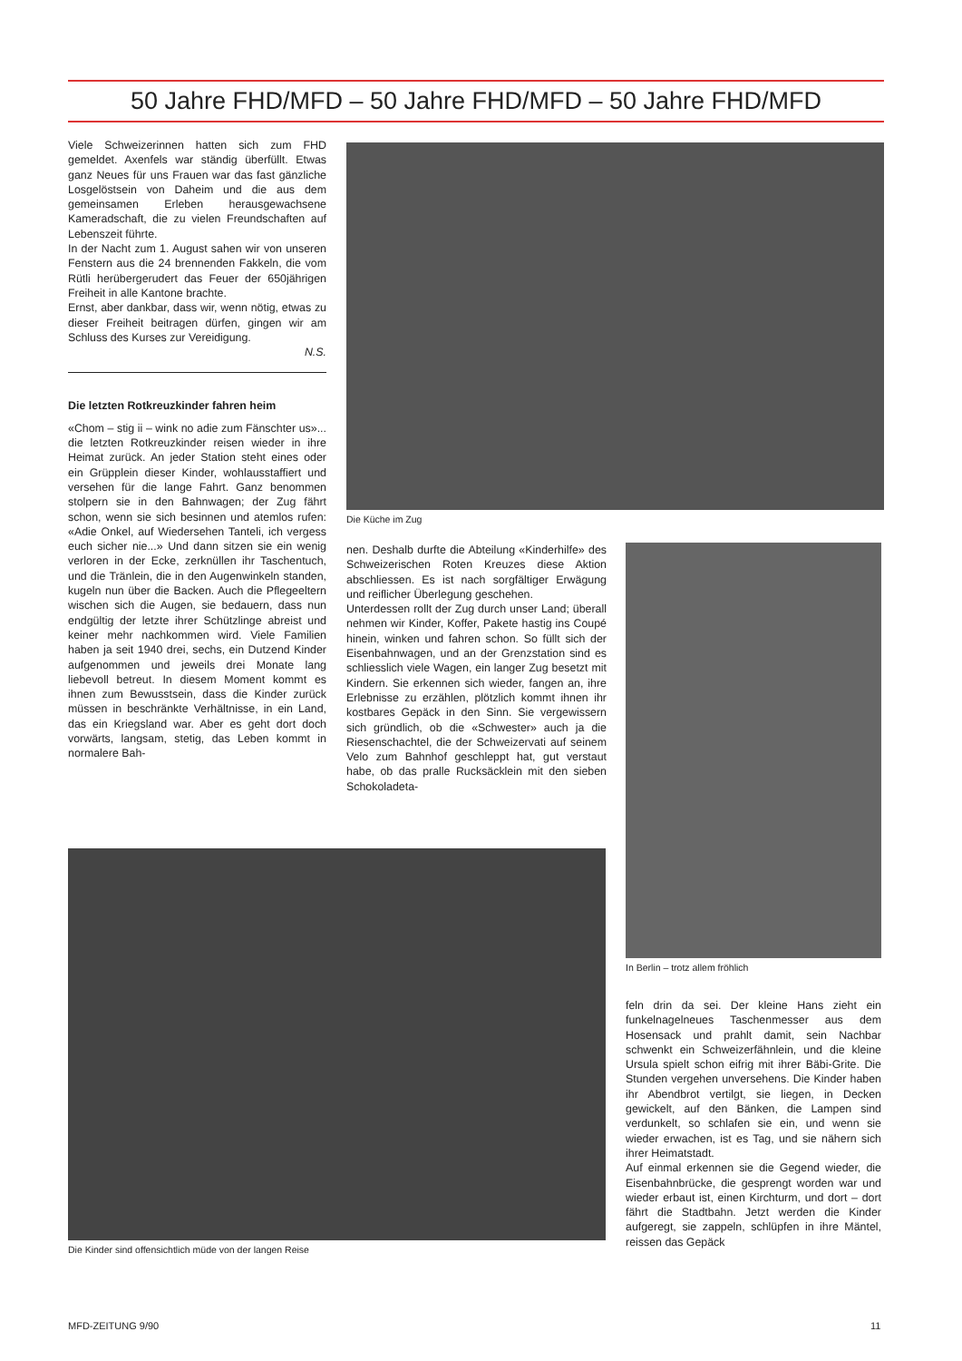50 Jahre FHD/MFD – 50 Jahre FHD/MFD – 50 Jahre FHD/MFD
Viele Schweizerinnen hatten sich zum FHD gemeldet. Axenfels war ständig überfüllt. Etwas ganz Neues für uns Frauen war das fast gänzliche Losgelöstsein von Daheim und die aus dem gemeinsamen Erleben herausgewachsene Kameradschaft, die zu vielen Freundschaften auf Lebenszeit führte.
In der Nacht zum 1. August sahen wir von unseren Fenstern aus die 24 brennenden Fakkeln, die vom Rütli herübergerudert das Feuer der 650jährigen Freiheit in alle Kantone brachte.
Ernst, aber dankbar, dass wir, wenn nötig, etwas zu dieser Freiheit beitragen dürfen, gingen wir am Schluss des Kurses zur Vereidigung.
N.S.
Die letzten Rotkreuzkinder fahren heim
«Chom – stig ii – wink no adie zum Fänschter us»... die letzten Rotkreuzkinder reisen wieder in ihre Heimat zurück. An jeder Station steht eines oder ein Grüpplein dieser Kinder, wohlausstaffiert und versehen für die lange Fahrt. Ganz benommen stolpern sie in den Bahnwagen; der Zug fährt schon, wenn sie sich besinnen und atemlos rufen: «Adie Onkel, auf Wiedersehen Tanteli, ich vergess euch sicher nie...» Und dann sitzen sie ein wenig verloren in der Ecke, zerknüllen ihr Taschentuch, und die Tränlein, die in den Augenwinkeln standen, kugeln nun über die Backen. Auch die Pflegeeltern wischen sich die Augen, sie bedauern, dass nun endgültig der letzte ihrer Schützlinge abreist und keiner mehr nachkommen wird. Viele Familien haben ja seit 1940 drei, sechs, ein Dutzend Kinder aufgenommen und jeweils drei Monate lang liebevoll betreut. In diesem Moment kommt es ihnen zum Bewusstsein, dass die Kinder zurück müssen in beschränkte Verhältnisse, in ein Land, das ein Kriegsland war. Aber es geht dort doch vorwärts, langsam, stetig, das Leben kommt in normalere Bah-
Die Küche im Zug
nen. Deshalb durfte die Abteilung «Kinderhilfe» des Schweizerischen Roten Kreuzes diese Aktion abschliessen. Es ist nach sorgfältiger Erwägung und reiflicher Überlegung geschehen.
Unterdessen rollt der Zug durch unser Land; überall nehmen wir Kinder, Koffer, Pakete hastig ins Coupé hinein, winken und fahren schon. So füllt sich der Eisenbahnwagen, und an der Grenzstation sind es schliesslich viele Wagen, ein langer Zug besetzt mit Kindern. Sie erkennen sich wieder, fangen an, ihre Erlebnisse zu erzählen, plötzlich kommt ihnen ihr kostbares Gepäck in den Sinn. Sie vergewissern sich gründlich, ob die «Schwester» auch ja die Riesenschachtel, die der Schweizervati auf seinem Velo zum Bahnhof geschleppt hat, gut verstaut habe, ob das pralle Rucksäcklein mit den sieben Schokoladeta-
In Berlin – trotz allem fröhlich
Die Kinder sind offensichtlich müde von der langen Reise
feln drin da sei. Der kleine Hans zieht ein funkelnagelneues Taschenmesser aus dem Hosensack und prahlt damit, sein Nachbar schwenkt ein Schweizerfähnlein, und die kleine Ursula spielt schon eifrig mit ihrer Bäbi-Grite. Die Stunden vergehen unversehens. Die Kinder haben ihr Abendbrot vertilgt, sie liegen, in Decken gewickelt, auf den Bänken, die Lampen sind verdunkelt, so schlafen sie ein, und wenn sie wieder erwachen, ist es Tag, und sie nähern sich ihrer Heimatstadt.
Auf einmal erkennen sie die Gegend wieder, die Eisenbahnbrücke, die gesprengt worden war und wieder erbaut ist, einen Kirchturm, und dort – dort fährt die Stadtbahn. Jetzt werden die Kinder aufgeregt, sie zappeln, schlüpfen in ihre Mäntel, reissen das Gepäck
MFD-ZEITUNG 9/90 11